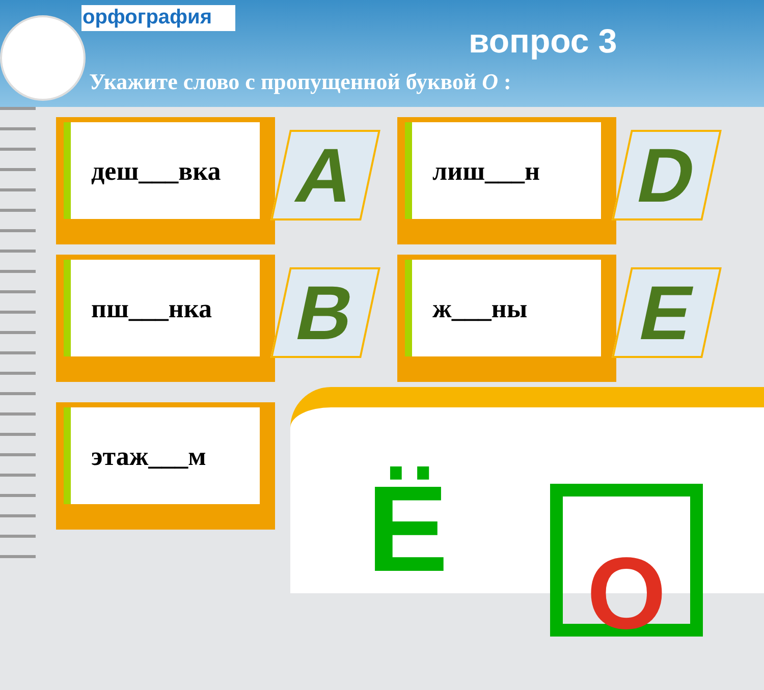орфография
вопрос 3
Укажите слово с пропущенной буквой О :
деш___вка
A
лиш___н
D
пш___нка
B
ж___ны
E
этаж___м
Ё О